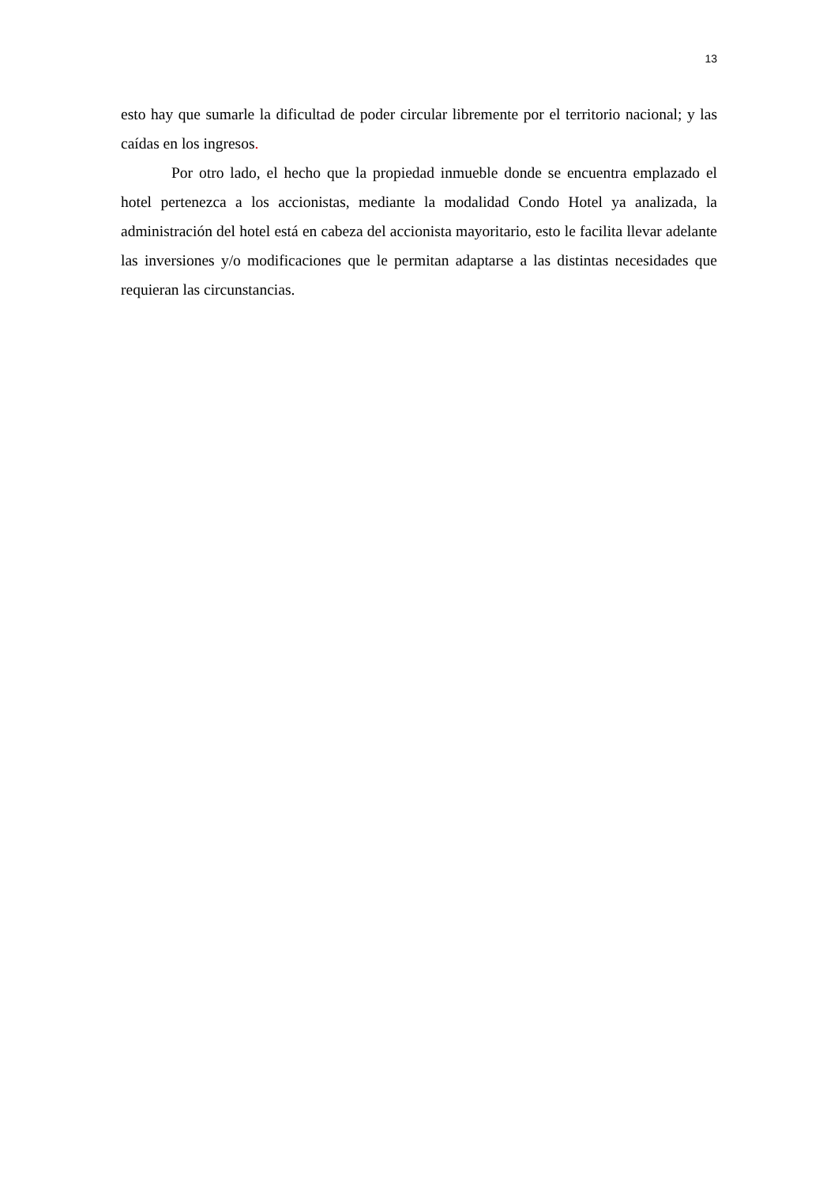13
esto hay que sumarle la dificultad de poder circular libremente por el territorio nacional; y las caídas en los ingresos.
Por otro lado, el hecho que la propiedad inmueble donde se encuentra emplazado el hotel pertenezca a los accionistas, mediante la modalidad Condo Hotel ya analizada, la administración del hotel está en cabeza del accionista mayoritario, esto le facilita llevar adelante las inversiones y/o modificaciones que le permitan adaptarse a las distintas necesidades que requieran las circunstancias.